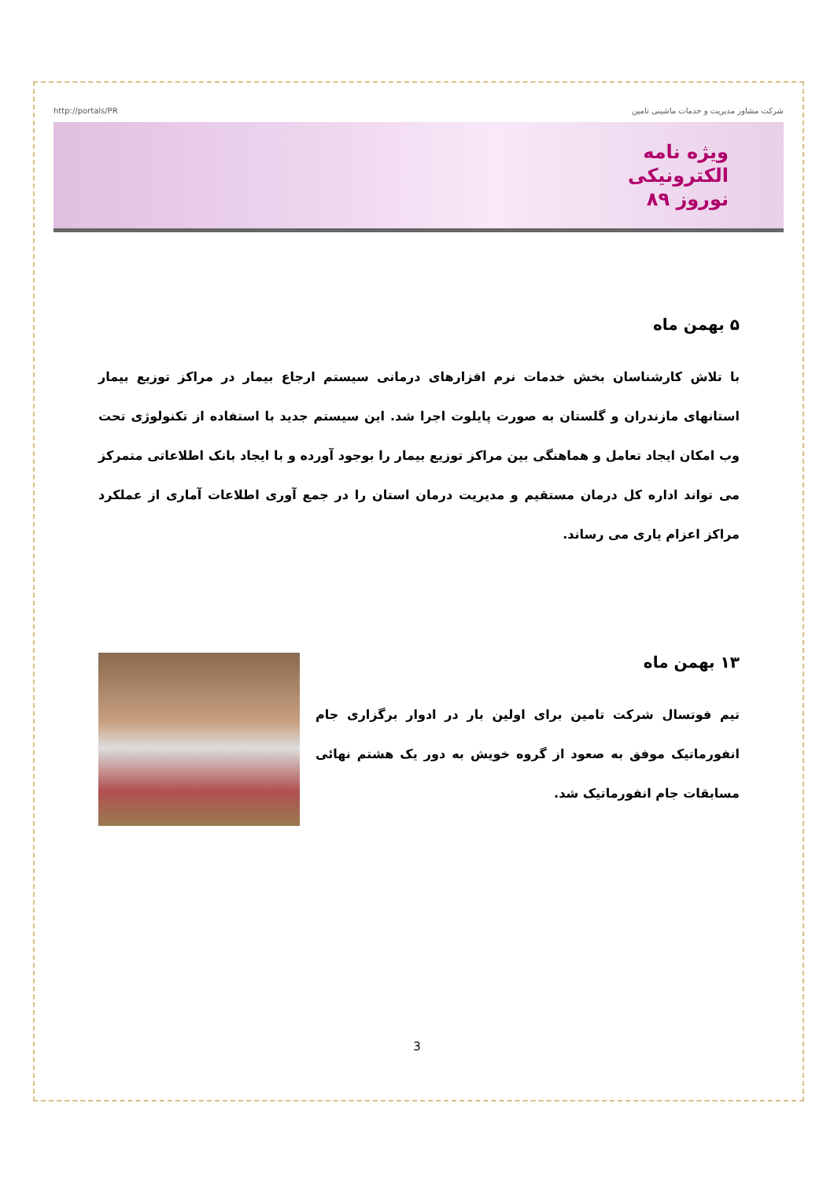http://portals/PR شرکت مشاور مدیریت و خدمات ماشینی تامین
ویژه نامه
الکترونیکی
نوروز ۸۹
۵ بهمن ماه
با تلاش کارشناسان بخش خدمات نرم افزارهای درمانی سیستم ارجاع بیمار در مراکز توزیع بیمار استانهای مازندران و گلستان به صورت پایلوت اجرا شد. این سیستم جدید با استفاده از تکنولوژی تحت وب امکان ایجاد تعامل و هماهنگی بین مراکز توزیع بیمار را بوجود آورده و با ایجاد بانک اطلاعاتی متمرکز می تواند اداره کل درمان مستقیم و مدیریت درمان استان را در جمع آوری اطلاعات آماری از عملکرد مراکز اعزام یاری می رساند.
۱۳ بهمن ماه
تیم فوتسال شرکت تامین برای اولین بار در ادوار برگزاری جام انفورماتیک موفق به صعود از گروه خویش به دور یک هشتم نهائی مسابقات جام انفورماتیک شد.
3